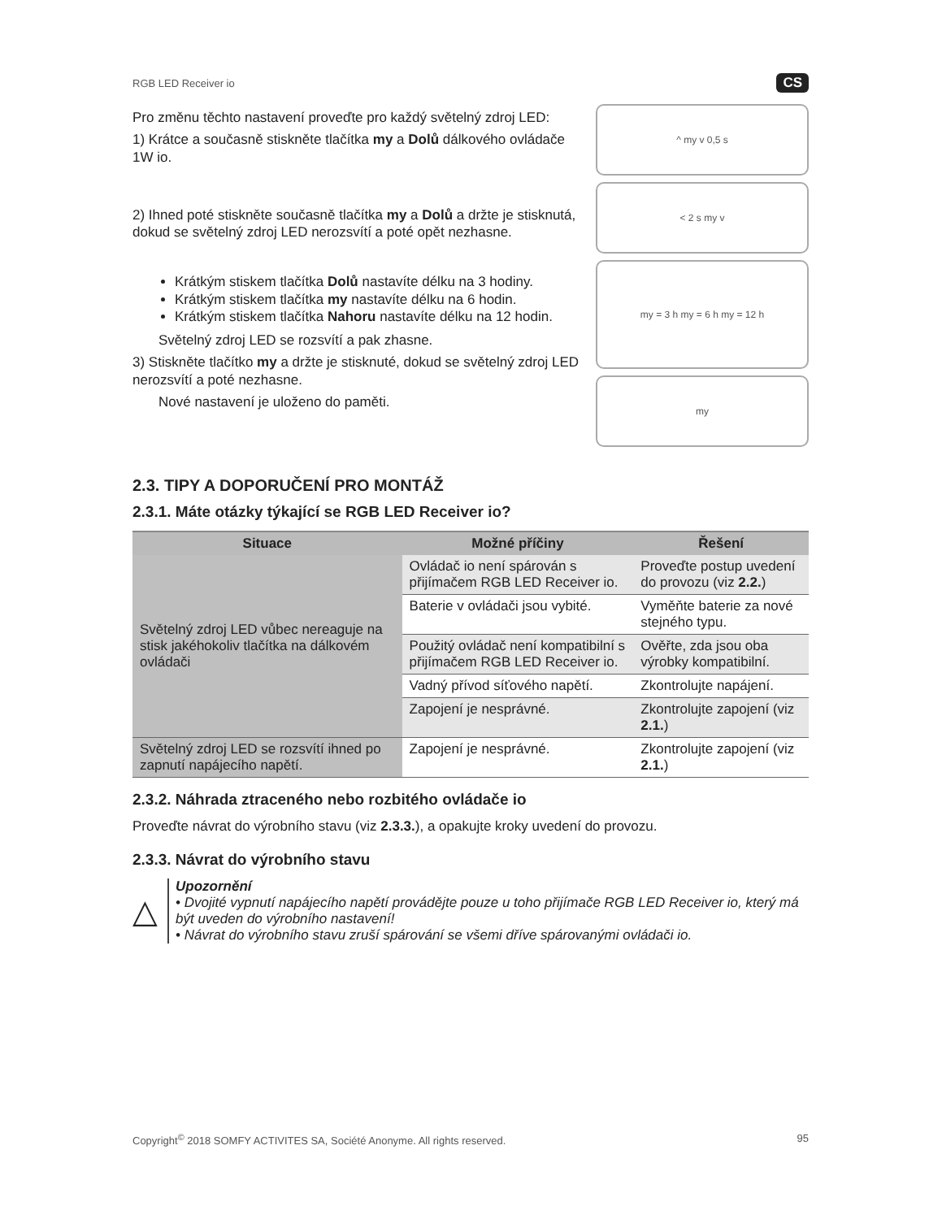RGB LED Receiver io CS
Pro změnu těchto nastavení proveďte pro každý světelný zdroj LED:
1) Krátce a současně stiskněte tlačítka my a Dolů dálkového ovládače 1W io.
2) Ihned poté stiskněte současně tlačítka my a Dolů a držte je stisknutá, dokud se světelný zdroj LED nerozsvítí a poté opět nezhasne.
Krátkým stiskem tlačítka Dolů nastavíte délku na 3 hodiny.
Krátkým stiskem tlačítka my nastavíte délku na 6 hodin.
Krátkým stiskem tlačítka Nahoru nastavíte délku na 12 hodin.
Světelný zdroj LED se rozsvítí a pak zhasne.
3) Stiskněte tlačítko my a držte je stisknuté, dokud se světelný zdroj LED nerozsvítí a poté nezhasne.
Nové nastavení je uloženo do paměti.
^ my v 0,5 s
< 2 s my v
my = 3 h my = 6 h my = 12 h
my
2.3. TIPY A DOPORUČENÍ PRO MONTÁŽ
2.3.1. Máte otázky týkající se RGB LED Receiver io?
| Situace | Možné příčiny | Řešení |
| --- | --- | --- |
| Světelný zdroj LED vůbec nereaguje na stisk jakéhokoliv tlačítka na dálkovém ovládači | Ovládač io není spárován s přijímačem RGB LED Receiver io. | Proveďte postup uvedení do provozu (viz 2.2. ) |
| | Baterie v ovládači jsou vybité. | Vyměňte baterie za nové stejného typu. |
| | Použitý ovládač není kompatibilní s přijímačem RGB LED Receiver io. | Ověřte, zda jsou oba výrobky kompatibilní. |
| | Vadný přívod síťového napětí. | Zkontrolujte napájení. |
| | Zapojení je nesprávné. | Zkontrolujte zapojení (viz 2.1. ) |
| Světelný zdroj LED se rozsvítí ihned po zapnutí napájecího napětí. | Zapojení je nesprávné. | Zkontrolujte zapojení (viz 2.1. ) |
2.3.2. Náhrada ztraceného nebo rozbitého ovládače io
Proveďte návrat do výrobního stavu (viz 2.3.3.), a opakujte kroky uvedení do provozu.
2.3.3. Návrat do výrobního stavu
△
Upozornění
• Dvojité vypnutí napájecího napětí provádějte pouze u toho přijímače RGB LED Receiver io, který má být uveden do výrobního nastavení!
• Návrat do výrobního stavu zruší spárování se všemi dříve spárovanými ovládači io.
Copyright<sup>©</sup> 2018 SOMFY ACTIVITES SA, Société Anonyme. All rights reserved. 95